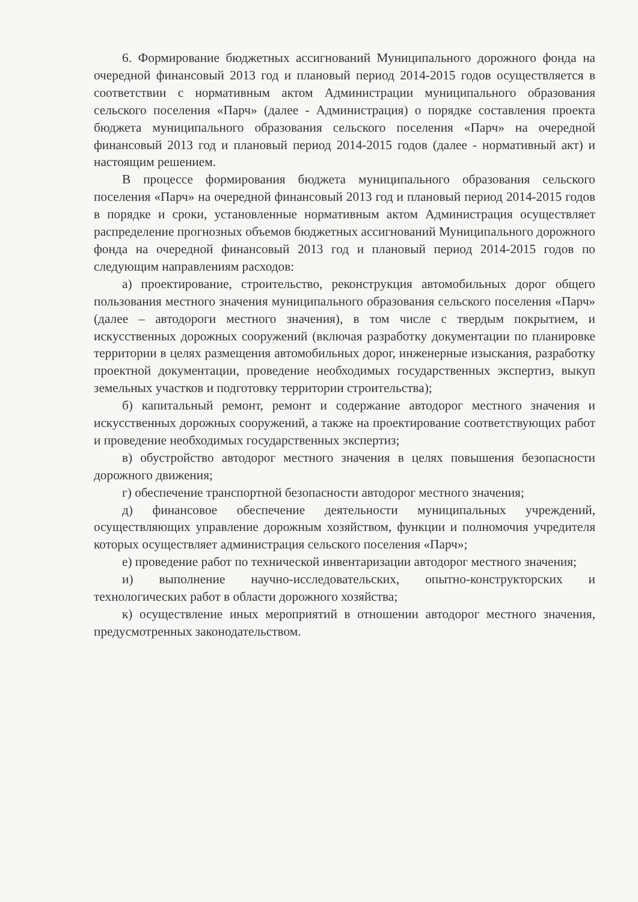6. Формирование бюджетных ассигнований Муниципального дорожного фонда на очередной финансовый 2013 год и плановый период 2014-2015 годов осуществляется в соответствии с нормативным актом Администрации муниципального образования сельского поселения «Парч» (далее - Администрация) о порядке составления проекта бюджета муниципального образования сельского поселения «Парч» на очередной финансовый 2013 год и плановый период 2014-2015 годов (далее - нормативный акт) и настоящим решением.
В процессе формирования бюджета муниципального образования сельского поселения «Парч» на очередной финансовый 2013 год и плановый период 2014-2015 годов в порядке и сроки, установленные нормативным актом Администрация осуществляет распределение прогнозных объемов бюджетных ассигнований Муниципального дорожного фонда на очередной финансовый 2013 год и плановый период 2014-2015 годов по следующим направлениям расходов:
а) проектирование, строительство, реконструкция автомобильных дорог общего пользования местного значения муниципального образования сельского поселения «Парч» (далее – автодороги местного значения), в том числе с твердым покрытием, и искусственных дорожных сооружений (включая разработку документации по планировке территории в целях размещения автомобильных дорог, инженерные изыскания, разработку проектной документации, проведение необходимых государственных экспертиз, выкуп земельных участков и подготовку территории строительства);
б) капитальный ремонт, ремонт и содержание автодорог местного значения и искусственных дорожных сооружений, а также на проектирование соответствующих работ и проведение необходимых государственных экспертиз;
в) обустройство автодорог местного значения в целях повышения безопасности дорожного движения;
г) обеспечение транспортной безопасности автодорог местного значения;
д) финансовое обеспечение деятельности муниципальных учреждений, осуществляющих управление дорожным хозяйством, функции и полномочия учредителя которых осуществляет администрация сельского поселения «Парч»;
е) проведение работ по технической инвентаризации автодорог местного значения;
и) выполнение научно-исследовательских, опытно-конструкторских и технологических работ в области дорожного хозяйства;
к) осуществление иных мероприятий в отношении автодорог местного значения, предусмотренных законодательством.